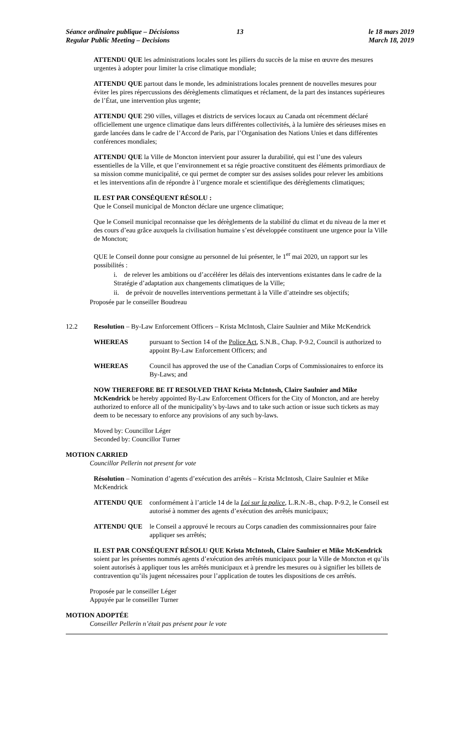Séance ordinaire publique – Décisionss
Regular Public Meeting – Decisions
13 le 18 mars 2019
March 18, 2019
ATTENDU QUE les administrations locales sont les piliers du succès de la mise en œuvre des mesures urgentes à adopter pour limiter la crise climatique mondiale;
ATTENDU QUE partout dans le monde, les administrations locales prennent de nouvelles mesures pour éviter les pires répercussions des dérèglements climatiques et réclament, de la part des instances supérieures de l’État, une intervention plus urgente;
ATTENDU QUE 290 villes, villages et districts de services locaux au Canada ont récemment déclaré officiellement une urgence climatique dans leurs différentes collectivités, à la lumière des sérieuses mises en garde lancées dans le cadre de l’Accord de Paris, par l’Organisation des Nations Unies et dans différentes conférences mondiales;
ATTENDU QUE la Ville de Moncton intervient pour assurer la durabilité, qui est l’une des valeurs essentielles de la Ville, et que l’environnement et sa régie proactive constituent des éléments primordiaux de sa mission comme municipalité, ce qui permet de compter sur des assises solides pour relever les ambitions et les interventions afin de répondre à l’urgence morale et scientifique des dérèglements climatiques;
IL EST PAR CONSÉQUENT RÉSOLU :
Que le Conseil municipal de Moncton déclare une urgence climatique;
Que le Conseil municipal reconnaisse que les dérèglements de la stabilité du climat et du niveau de la mer et des cours d’eau grâce auxquels la civilisation humaine s’est développée constituent une urgence pour la Ville de Moncton;
QUE le Conseil donne pour consigne au personnel de lui présenter, le 1<sup>er</sup> mai 2020, un rapport sur les possibilités :
i. de relever les ambitions ou d’accélérer les délais des interventions existantes dans le cadre de la Stratégie d’adaptation aux changements climatiques de la Ville;
ii. de prévoir de nouvelles interventions permettant à la Ville d’atteindre ses objectifs;
Proposée par le conseiller Boudreau
12.2 Resolution – By-Law Enforcement Officers – Krista McIntosh, Claire Saulnier and Mike McKendrick
WHEREAS pursuant to Section 14 of the Police Act, S.N.B., Chap. P-9.2, Council is authorized to appoint By-Law Enforcement Officers; and
WHEREAS Council has approved the use of the Canadian Corps of Commissionaires to enforce its By-Laws; and
NOW THEREFORE BE IT RESOLVED THAT Krista McIntosh, Claire Saulnier and Mike McKendrick be hereby appointed By-Law Enforcement Officers for the City of Moncton, and are hereby authorized to enforce all of the municipality’s by-laws and to take such action or issue such tickets as may deem to be necessary to enforce any provisions of any such by-laws.
Moved by: Councillor Léger
Seconded by: Councillor Turner
MOTION CARRIED
Councillor Pellerin not present for vote
Résolution – Nomination d’agents d’exécution des arrêtés – Krista McIntosh, Claire Saulnier et Mike McKendrick
ATTENDU QUE conformément à l’article 14 de la Loi sur la police, L.R.N.-B., chap. P-9.2, le Conseil est autorisé à nommer des agents d’exécution des arrêtés municipaux;
ATTENDU QUE le Conseil a approuvé le recours au Corps canadien des commissionnaires pour faire appliquer ses arrêtés;
IL EST PAR CONSÉQUENT RÉSOLU QUE Krista McIntosh, Claire Saulnier et Mike McKendrick soient par les présentes nommés agents d’exécution des arrêtés municipaux pour la Ville de Moncton et qu’ils soient autorisés à appliquer tous les arrêtés municipaux et à prendre les mesures ou à signifier les billets de contravention qu’ils jugent nécessaires pour l’application de toutes les dispositions de ces arrêtés.
Proposée par le conseiller Léger
Appuyée par le conseiller Turner
MOTION ADOPTÉE
Conseiller Pellerin n’était pas présent pour le vote